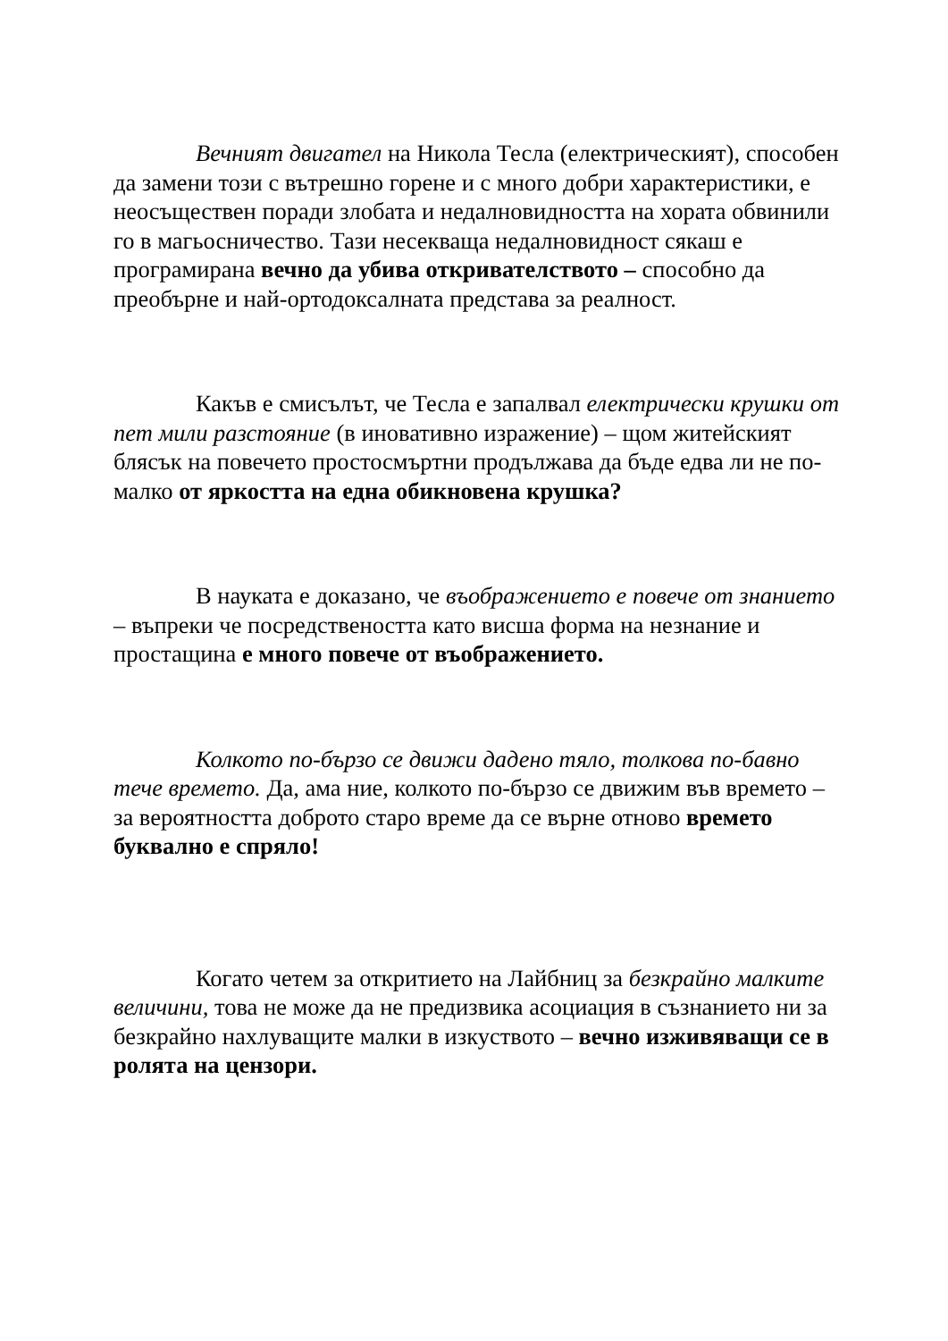Вечният двигател на Никола Тесла (електрическият), способен да замени този с вътрешно горене и с много добри характеристики, е неосъществен поради злобата и недалновидността на хората обвинили го в магьосничество. Тази несекваща недалновидност сякаш е програмирана вечно да убива откривателството – способно да преобърне и най-ортодоксалната представа за реалност.
Какъв е смисълът, че Тесла е запалвал електрически крушки от пет мили разстояние (в иновативно изражение) – щом житейският блясък на повечето простосмъртни продължава да бъде едва ли не по-малко от яркостта на една обикновена крушка?
В науката е доказано, че въображението е повече от знанието – въпреки че посредствеността като висша форма на незнание и простащина е много повече от въображението.
Колкото по-бързо се движи дадено тяло, толкова по-бавно тече времето. Да, ама ние, колкото по-бързо се движим във времето – за вероятността доброто старо време да се върне отново времето буквално е спряло!
Когато четем за откритието на Лайбниц за безкрайно малките величини, това не може да не предизвика асоциация в съзнанието ни за безкрайно нахлуващите малки в изкуството – вечно изживяващи се в ролята на цензори.